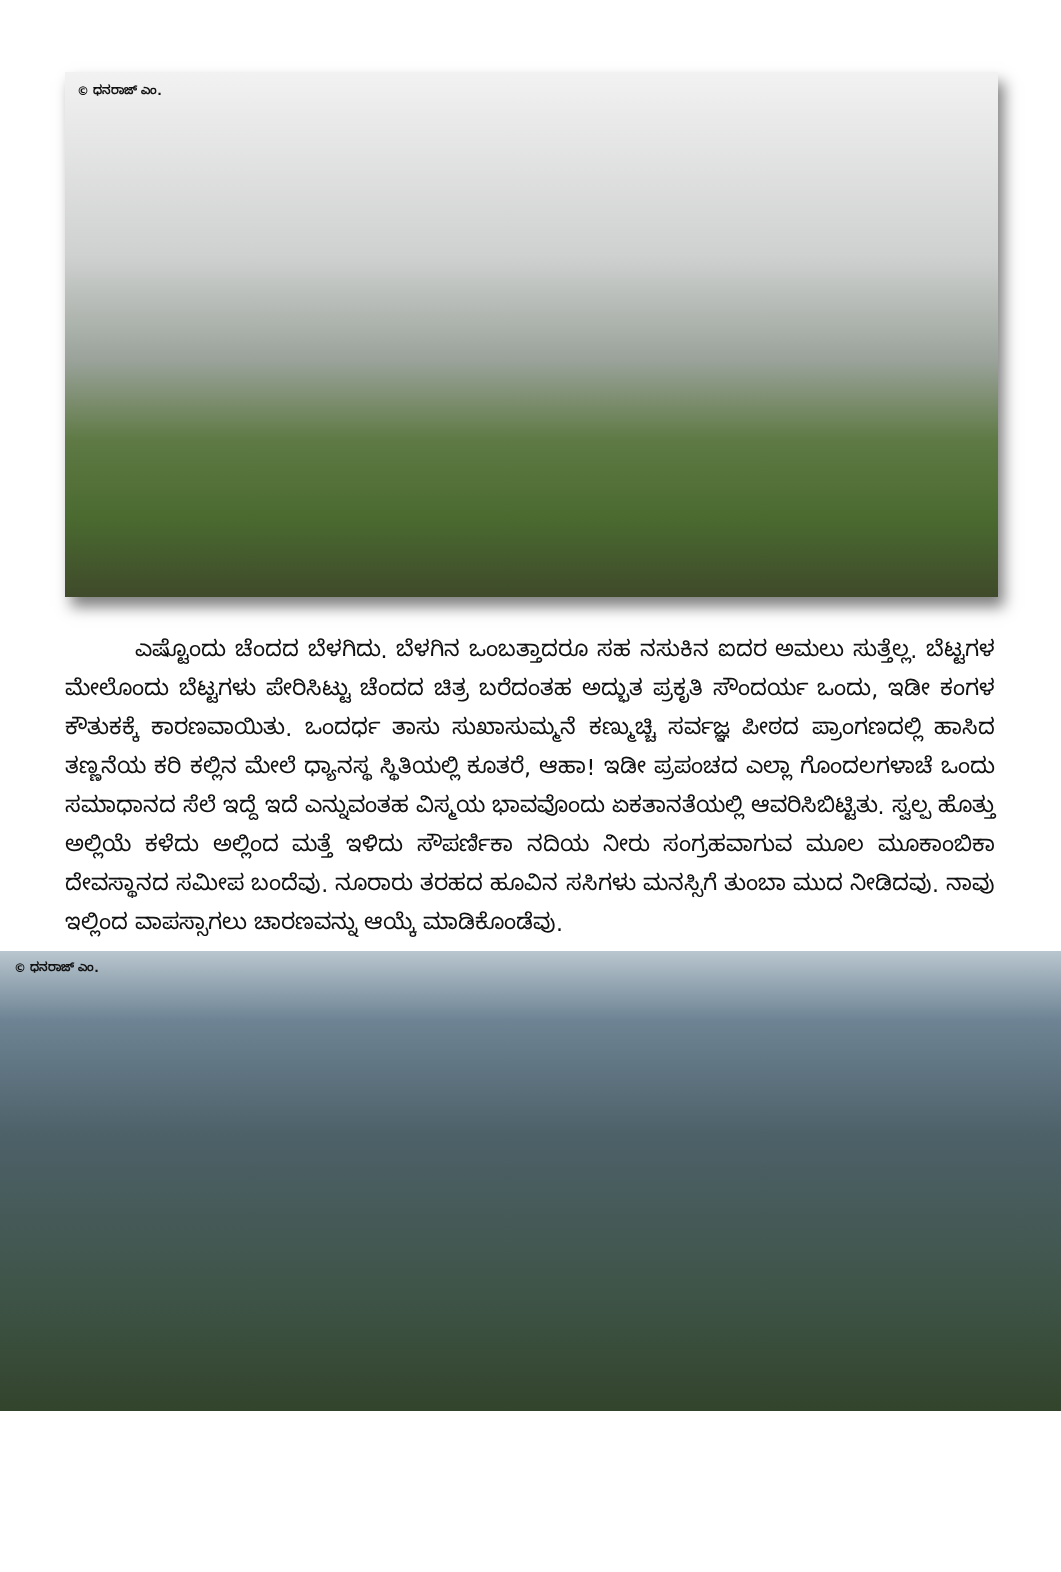© ಧನರಾಜ್ ಎಂ.
ಎಷ್ಟೊಂದು ಚೆಂದದ ಬೆಳಗಿದು. ಬೆಳಗಿನ ಒಂಬತ್ತಾದರೂ ಸಹ ನಸುಕಿನ ಐದರ ಅಮಲು ಸುತ್ತೆಲ್ಲ. ಬೆಟ್ಟಗಳ ಮೇಲೊಂದು ಬೆಟ್ಟಗಳು ಪೇರಿಸಿಟ್ಟು ಚೆಂದದ ಚಿತ್ರ ಬರೆದಂತಹ ಅದ್ಭುತ ಪ್ರಕೃತಿ ಸೌಂದರ್ಯ ಒಂದು, ಇಡೀ ಕಂಗಳ ಕೌತುಕಕ್ಕೆ ಕಾರಣವಾಯಿತು. ಒಂದರ್ಧ ತಾಸು ಸುಖಾಸುಮ್ಮನೆ ಕಣ್ಮುಚ್ಚಿ ಸರ್ವಜ್ಞ ಪೀಠದ ಪ್ರಾಂಗಣದಲ್ಲಿ ಹಾಸಿದ ತಣ್ಣನೆಯ ಕರಿ ಕಲ್ಲಿನ ಮೇಲೆ ಧ್ಯಾನಸ್ಥ ಸ್ಥಿತಿಯಲ್ಲಿ ಕೂತರೆ, ಆಹಾ! ಇಡೀ ಪ್ರಪಂಚದ ಎಲ್ಲಾ ಗೊಂದಲಗಳಾಚೆ ಒಂದು ಸಮಾಧಾನದ ಸೆಲೆ ಇದ್ದೆ ಇದೆ ಎನ್ನುವಂತಹ ವಿಸ್ಮಯ ಭಾವವೊಂದು ಏಕತಾನತೆಯಲ್ಲಿ ಆವರಿಸಿಬಿಟ್ಟಿತು. ಸ್ವಲ್ಪ ಹೊತ್ತು ಅಲ್ಲಿಯೆ ಕಳೆದು ಅಲ್ಲಿಂದ ಮತ್ತೆ ಇಳಿದು ಸೌಪರ್ಣಿಕಾ ನದಿಯ ನೀರು ಸಂಗ್ರಹವಾಗುವ ಮೂಲ ಮೂಕಾಂಬಿಕಾ ದೇವಸ್ಥಾನದ ಸಮೀಪ ಬಂದೆವು. ನೂರಾರು ತರಹದ ಹೂವಿನ ಸಸಿಗಳು ಮನಸ್ಸಿಗೆ ತುಂಬಾ ಮುದ ನೀಡಿದವು. ನಾವು ಇಲ್ಲಿಂದ ವಾಪಸ್ಸಾಗಲು ಚಾರಣವನ್ನು ಆಯ್ಕೆ ಮಾಡಿಕೊಂಡೆವು.
© ಧನರಾಜ್ ಎಂ.